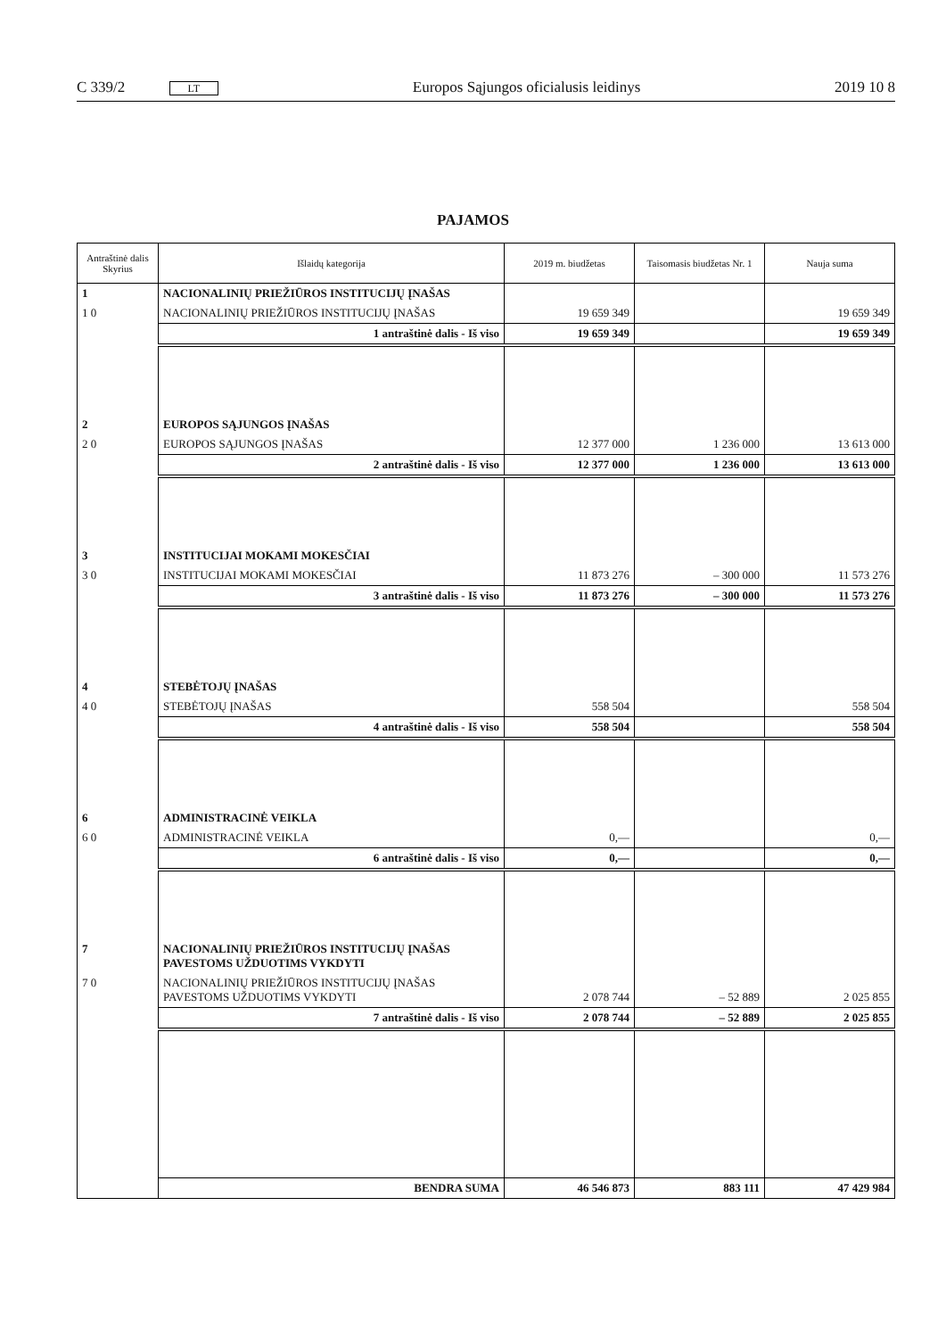C 339/2 LT Europos Sąjungos oficialusis leidinys 2019 10 8
PAJAMOS
| Antraštinė dalis Skyrius | Išlaidų kategorija | 2019 m. biudžetas | Taisomasis biudžetas Nr. 1 | Nauja suma |
| --- | --- | --- | --- | --- |
| 1 | NACIONALINIŲ PRIEŽIŪROS INSTITUCIJŲ ĮNAŠAS | | | |
| 1 0 | NACIONALINIŲ PRIEŽIŪROS INSTITUCIJŲ ĮNAŠAS | 19 659 349 | | 19 659 349 |
| | 1 antraštinė dalis - Iš viso | 19 659 349 | | 19 659 349 |
| 2 | EUROPOS SĄJUNGOS ĮNAŠAS | | | |
| 2 0 | EUROPOS SĄJUNGOS ĮNAŠAS | 12 377 000 | 1 236 000 | 13 613 000 |
| | 2 antraštinė dalis - Iš viso | 12 377 000 | 1 236 000 | 13 613 000 |
| 3 | INSTITUCIJAI MOKAMI MOKESČIAI | | | |
| 3 0 | INSTITUCIJAI MOKAMI MOKESČIAI | 11 873 276 | – 300 000 | 11 573 276 |
| | 3 antraštinė dalis - Iš viso | 11 873 276 | – 300 000 | 11 573 276 |
| 4 | STEBĖTOJŲ ĮNAŠAS | | | |
| 4 0 | STEBĖTOJŲ ĮNAŠAS | 558 504 | | 558 504 |
| | 4 antraštinė dalis - Iš viso | 558 504 | | 558 504 |
| 6 | ADMINISTRACINĖ VEIKLA | | | |
| 6 0 | ADMINISTRACINĖ VEIKLA | 0,— | | 0,— |
| | 6 antraštinė dalis - Iš viso | 0,— | | 0,— |
| 7 | NACIONALINIŲ PRIEŽIŪROS INSTITUCIJŲ ĮNAŠAS PAVESTOMS UŽDUOTIMS VYKDYTI | | | |
| 7 0 | NACIONALINIŲ PRIEŽIŪROS INSTITUCIJŲ ĮNAŠAS PAVESTOMS UŽDUOTIMS VYKDYTI | 2 078 744 | – 52 889 | 2 025 855 |
| | 7 antraštinė dalis - Iš viso | 2 078 744 | – 52 889 | 2 025 855 |
| | BENDRA SUMA | 46 546 873 | 883 111 | 47 429 984 |